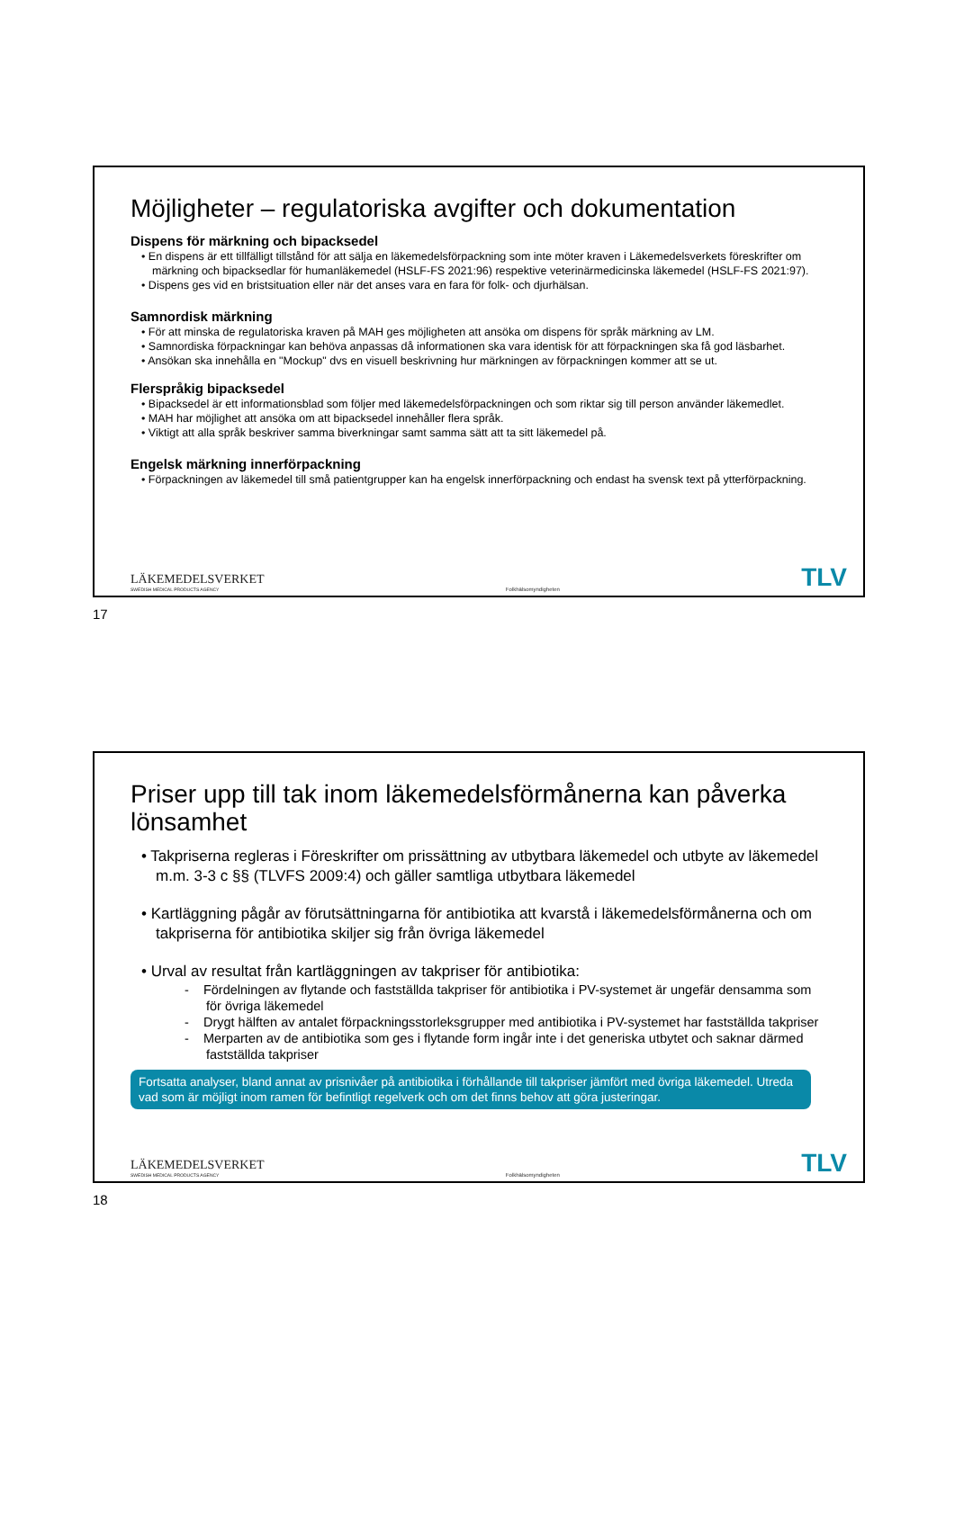Möjligheter – regulatoriska avgifter och dokumentation
Dispens för märkning och bipacksedel
• En dispens är ett tillfälligt tillstånd för att sälja en läkemedelsförpackning som inte möter kraven i Läkemedelsverkets föreskrifter om märkning och bipacksedlar för humanläkemedel (HSLF-FS 2021:96) respektive veterinärmedicinska läkemedel (HSLF-FS 2021:97).
• Dispens ges vid en bristsituation eller när det anses vara en fara för folk- och djurhälsan.
Samnordisk märkning
• För att minska de regulatoriska kraven på MAH ges möjligheten att ansöka om dispens för språk märkning av LM.
• Samnordiska förpackningar kan behöva anpassas då informationen ska vara identisk för att förpackningen ska få god läsbarhet.
• Ansökan ska innehålla en "Mockup" dvs en visuell beskrivning hur märkningen av förpackningen kommer att se ut.
Flerspråkig bipacksedel
• Bipacksedel är ett informationsblad som följer med läkemedelsförpackningen och som riktar sig till person använder läkemedlet.
• MAH har möjlighet att ansöka om att bipacksedel innehåller flera språk.
• Viktigt att alla språk beskriver samma biverkningar samt samma sätt att ta sitt läkemedel på.
Engelsk märkning innerförpackning
• Förpackningen av läkemedel till små patientgrupper kan ha engelsk innerförpackning och endast ha svensk text på ytterförpackning.
LÄKEMEDELSVERKET
SWEDISH MEDICAL PRODUCTS AGENCY
Folkhälsomyndigheten
TLV
17
Priser upp till tak inom läkemedelsförmånerna kan påverka lönsamhet
• Takpriserna regleras i Föreskrifter om prissättning av utbytbara läkemedel och utbyte av läkemedel m.m. 3-3 c §§ (TLVFS 2009:4) och gäller samtliga utbytbara läkemedel
• Kartläggning pågår av förutsättningarna för antibiotika att kvarstå i läkemedelsförmånerna och om takpriserna för antibiotika skiljer sig från övriga läkemedel
• Urval av resultat från kartläggningen av takpriser för antibiotika:
- Fördelningen av flytande och fastställda takpriser för antibiotika i PV-systemet är ungefär densamma som för övriga läkemedel
- Drygt hälften av antalet förpackningsstorleksgrupper med antibiotika i PV-systemet har fastställda takpriser
- Merparten av de antibiotika som ges i flytande form ingår inte i det generiska utbytet och saknar därmed fastställda takpriser
Fortsatta analyser, bland annat av prisnivåer på antibiotika i förhållande till takpriser jämfört med övriga läkemedel. Utreda vad som är möjligt inom ramen för befintligt regelverk och om det finns behov att göra justeringar.
LÄKEMEDELSVERKET
SWEDISH MEDICAL PRODUCTS AGENCY
Folkhälsomyndigheten
TLV
18